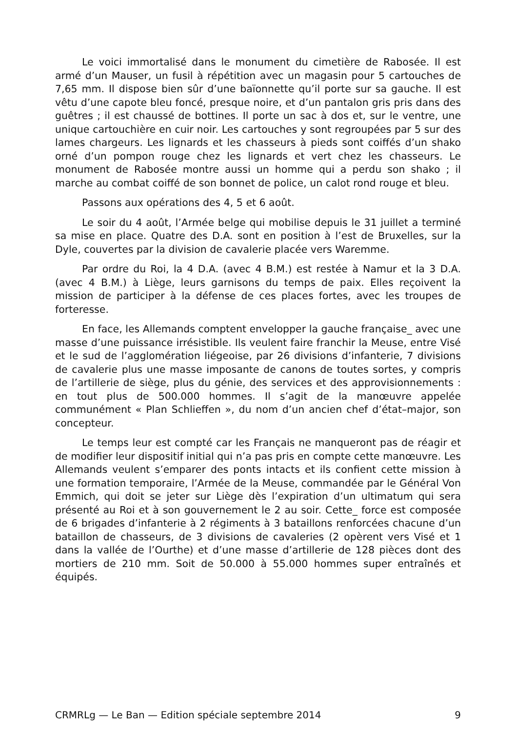Le voici immortalisé dans le monument du cimetière de Rabosée. Il est armé d’un Mauser, un fusil à répétition avec un magasin pour 5 cartouches de 7,65 mm. Il dispose bien sûr d’une baïonnette qu’il porte sur sa gauche. Il est vêtu d’une capote bleu foncé, presque noire, et d’un pantalon gris pris dans des guêtres ; il est chaussé de bottines. Il porte un sac à dos et, sur le ventre, une unique cartouchière en cuir noir. Les cartouches y sont regroupées par 5 sur des lames chargeurs. Les lignards et les chasseurs à pieds sont coiffés d’un shako orné d’un pompon rouge chez les lignards et vert chez les chasseurs. Le monument de Rabosée montre aussi un homme qui a perdu son shako ; il marche au combat coiffé de son bonnet de police, un calot rond rouge et bleu.
Passons aux opérations des 4, 5 et 6 août.
Le soir du 4 août, l’Armée belge qui mobilise depuis le 31 juillet a terminé sa mise en place. Quatre des D.A. sont en position à l’est de Bruxelles, sur la Dyle, couvertes par la division de cavalerie placée vers Waremme.
Par ordre du Roi, la 4 D.A. (avec 4 B.M.) est restée à Namur et la 3 D.A. (avec 4 B.M.) à Liège, leurs garnisons du temps de paix. Elles reçoivent la mission de participer à la défense de ces places fortes, avec les troupes de forteresse.
En face, les Allemands comptent envelopper la gauche française_ avec une masse d’une puissance irrésistible. Ils veulent faire franchir la Meuse, entre Visé et le sud de l’agglomération liégeoise, par 26 divisions d’infanterie, 7 divisions de cavalerie plus une masse imposante de canons de toutes sortes, y compris de l’artillerie de siège, plus du génie, des services et des approvisionnements : en tout plus de 500.000 hommes. Il s’agit de la manœuvre appelée communément « Plan Schlieffen », du nom d’un ancien chef d’état–major, son concepteur.
Le temps leur est compté car les Français ne manqueront pas de réagir et de modifier leur dispositif initial qui n’a pas pris en compte cette manœuvre. Les Allemands veulent s’emparer des ponts intacts et ils confient cette mission à une formation temporaire, l’Armée de la Meuse, commandée par le Général Von Emmich, qui doit se jeter sur Liège dès l’expiration d’un ultimatum qui sera présenté au Roi et à son gouvernement le 2 au soir. Cette_ force est composée de 6 brigades d’infanterie à 2 régiments à 3 bataillons renforcées chacune d’un bataillon de chasseurs, de 3 divisions de cavaleries (2 opèrent vers Visé et 1 dans la vallée de l’Ourthe) et d’une masse d’artillerie de 128 pièces dont des mortiers de 210 mm. Soit de 50.000 à 55.000 hommes super entraînés et équipés.
CRMRLg — Le Ban — Edition spéciale septembre 2014 9